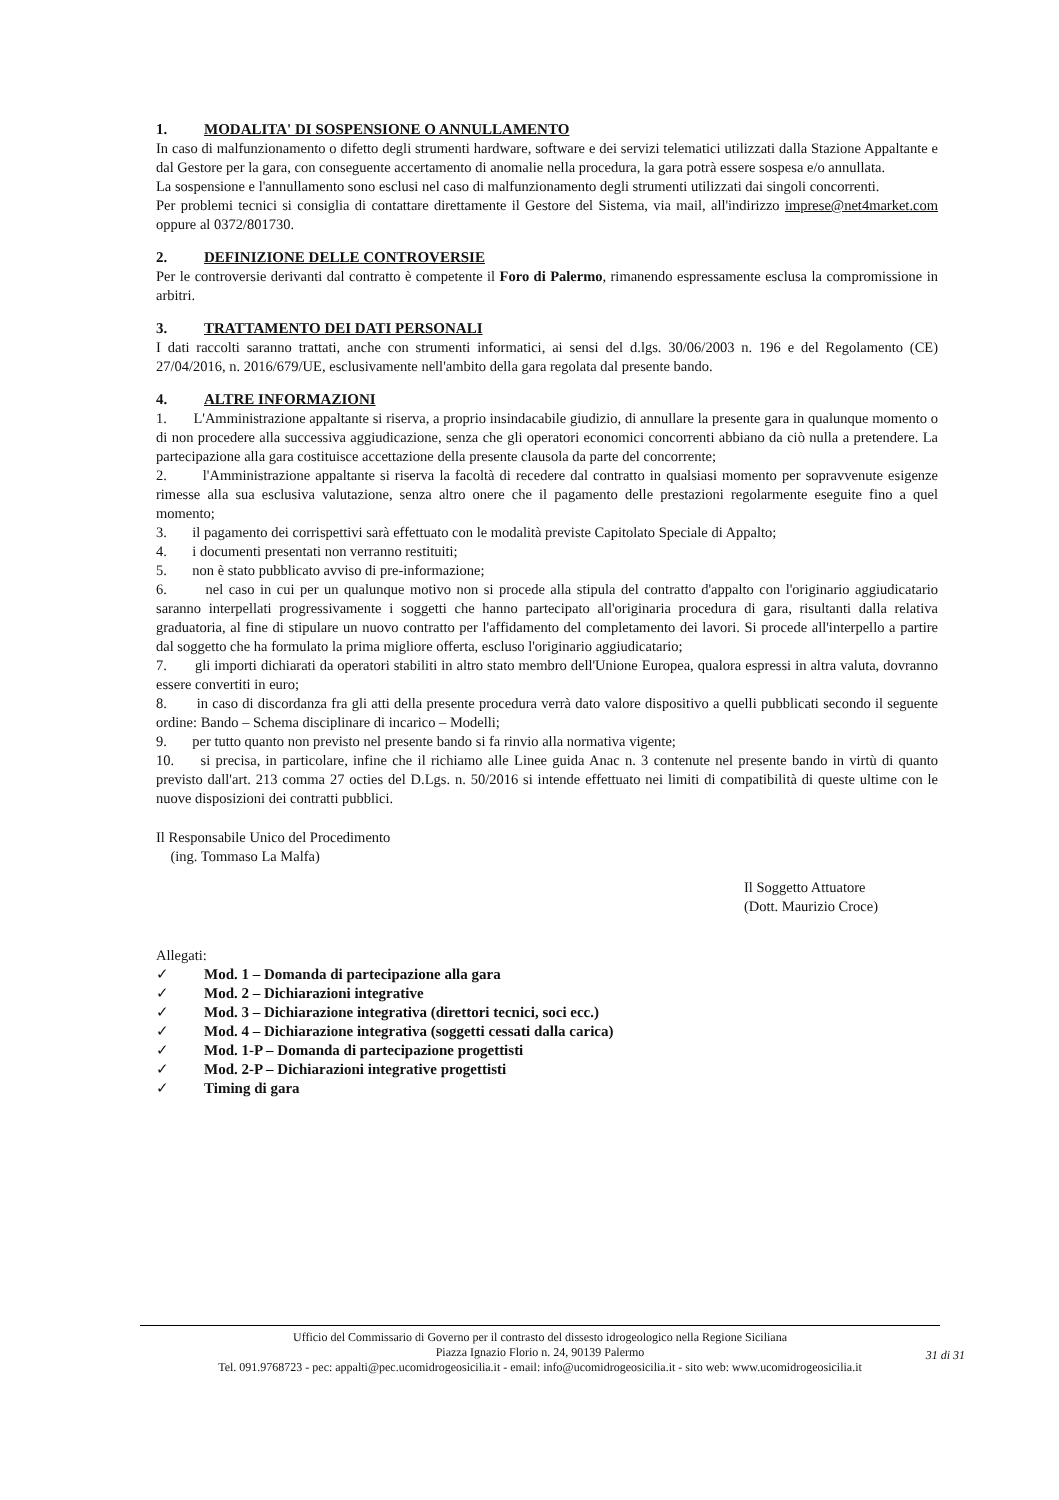1. MODALITA' DI SOSPENSIONE O ANNULLAMENTO
In caso di malfunzionamento o difetto degli strumenti hardware, software e dei servizi telematici utilizzati dalla Stazione Appaltante e dal Gestore per la gara, con conseguente accertamento di anomalie nella procedura, la gara potrà essere sospesa e/o annullata.
La sospensione e l'annullamento sono esclusi nel caso di malfunzionamento degli strumenti utilizzati dai singoli concorrenti.
Per problemi tecnici si consiglia di contattare direttamente il Gestore del Sistema, via mail, all'indirizzo imprese@net4market.com oppure al 0372/801730.
2. DEFINIZIONE DELLE CONTROVERSIE
Per le controversie derivanti dal contratto è competente il Foro di Palermo, rimanendo espressamente esclusa la compromissione in arbitri.
3. TRATTAMENTO DEI DATI PERSONALI
I dati raccolti saranno trattati, anche con strumenti informatici, ai sensi del d.lgs. 30/06/2003 n. 196 e del Regolamento (CE) 27/04/2016, n. 2016/679/UE, esclusivamente nell'ambito della gara regolata dal presente bando.
4. ALTRE INFORMAZIONI
1. L'Amministrazione appaltante si riserva, a proprio insindacabile giudizio, di annullare la presente gara in qualunque momento o di non procedere alla successiva aggiudicazione, senza che gli operatori economici concorrenti abbiano da ciò nulla a pretendere. La partecipazione alla gara costituisce accettazione della presente clausola da parte del concorrente;
2. l'Amministrazione appaltante si riserva la facoltà di recedere dal contratto in qualsiasi momento per sopravvenute esigenze rimesse alla sua esclusiva valutazione, senza altro onere che il pagamento delle prestazioni regolarmente eseguite fino a quel momento;
3. il pagamento dei corrispettivi sarà effettuato con le modalità previste Capitolato Speciale di Appalto;
4. i documenti presentati non verranno restituiti;
5. non è stato pubblicato avviso di pre-informazione;
6. nel caso in cui per un qualunque motivo non si procede alla stipula del contratto d'appalto con l'originario aggiudicatario saranno interpellati progressivamente i soggetti che hanno partecipato all'originaria procedura di gara, risultanti dalla relativa graduatoria, al fine di stipulare un nuovo contratto per l'affidamento del completamento dei lavori. Si procede all'interpello a partire dal soggetto che ha formulato la prima migliore offerta, escluso l'originario aggiudicatario;
7. gli importi dichiarati da operatori stabiliti in altro stato membro dell'Unione Europea, qualora espressi in altra valuta, dovranno essere convertiti in euro;
8. in caso di discordanza fra gli atti della presente procedura verrà dato valore dispositivo a quelli pubblicati secondo il seguente ordine: Bando – Schema disciplinare di incarico – Modelli;
9. per tutto quanto non previsto nel presente bando si fa rinvio alla normativa vigente;
10. si precisa, in particolare, infine che il richiamo alle Linee guida Anac n. 3 contenute nel presente bando in virtù di quanto previsto dall'art. 213 comma 27 octies del D.Lgs. n. 50/2016 si intende effettuato nei limiti di compatibilità di queste ultime con le nuove disposizioni dei contratti pubblici.
Il Responsabile Unico del Procedimento
(ing. Tommaso La Malfa)
Il Soggetto Attuatore
(Dott. Maurizio Croce)
Allegati:
✓ Mod. 1 – Domanda di partecipazione alla gara
✓ Mod. 2 – Dichiarazioni integrative
✓ Mod. 3 – Dichiarazione integrativa (direttori tecnici, soci ecc.)
✓ Mod. 4 – Dichiarazione integrativa (soggetti cessati dalla carica)
✓ Mod. 1-P – Domanda di partecipazione progettisti
✓ Mod. 2-P – Dichiarazioni integrative progettisti
✓ Timing di gara
Ufficio del Commissario di Governo per il contrasto del dissesto idrogeologico nella Regione Siciliana
Piazza Ignazio Florio n. 24, 90139 Palermo
Tel. 091.9768723 - pec: appalti@pec.ucomidrogeosicilia.it - email: info@ucomidrogeosicilia.it - sito web: www.ucomidrogeosicilia.it
31 di 31